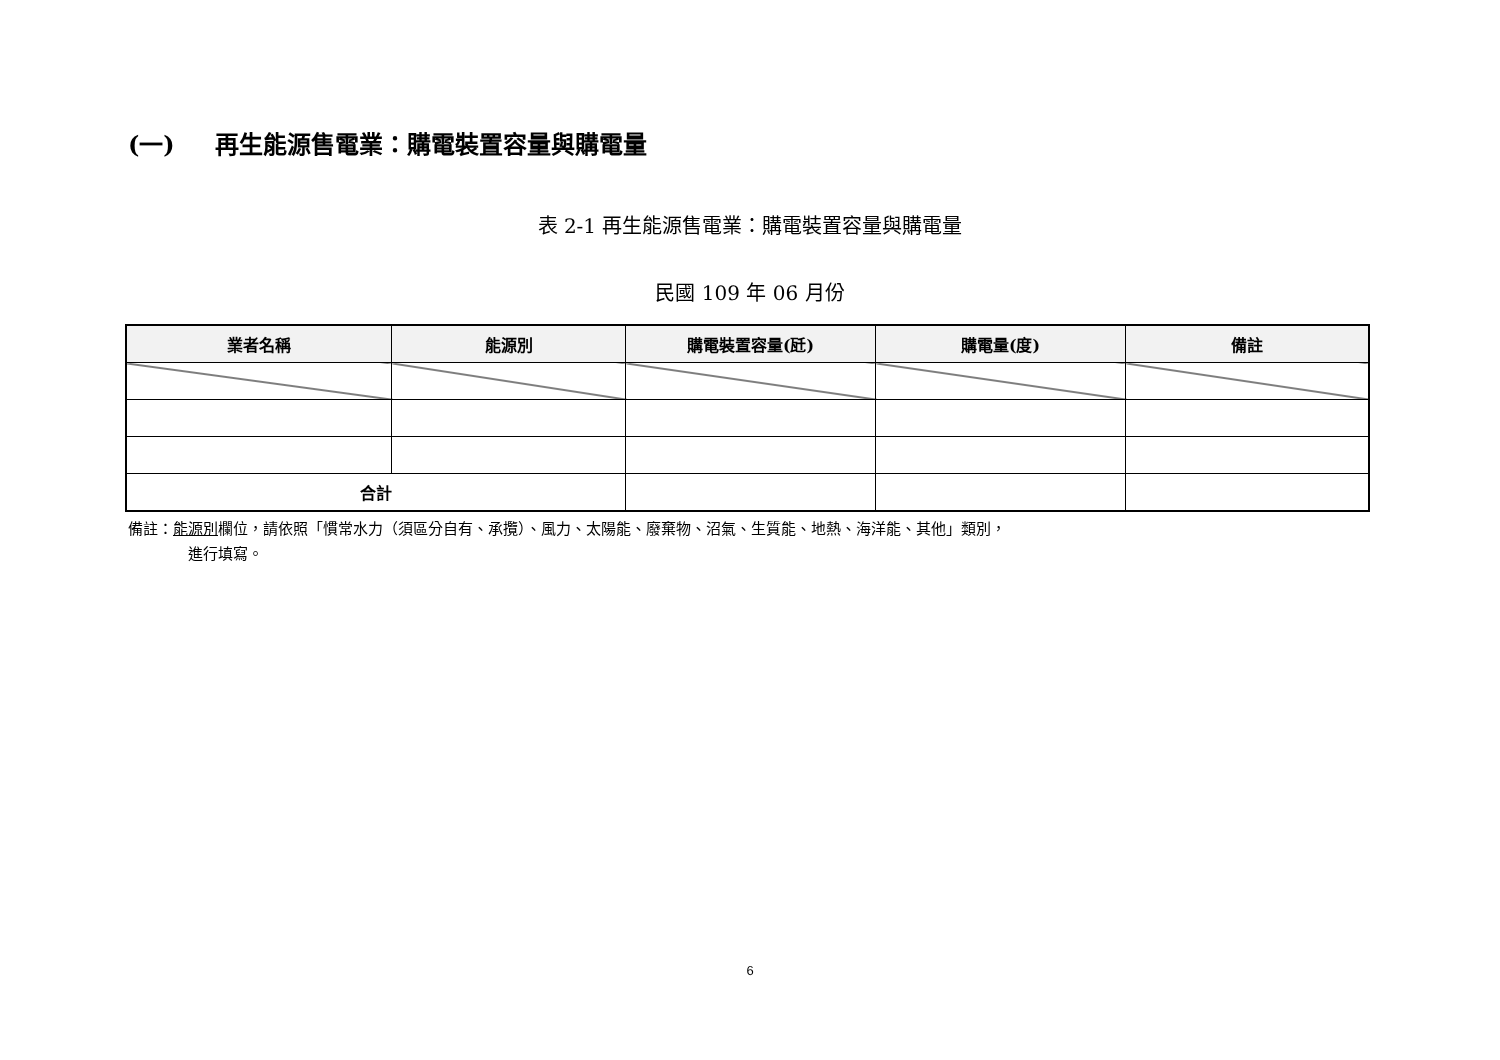(一) 再生能源售電業：購電裝置容量與購電量
表 2-1 再生能源售電業：購電裝置容量與購電量
民國 109 年 06 月份
| 業者名稱 | 能源別 | 購電裝置容量(瓩) | 購電量(度) | 備註 |
| --- | --- | --- | --- | --- |
| 合計 | | | | |
備註：能源別欄位，請依照「慣常水力（須區分自有、承攬）、風力、太陽能、廢棄物、沼氣、生質能、地熱、海洋能、其他」類別，
進行填寫。
6